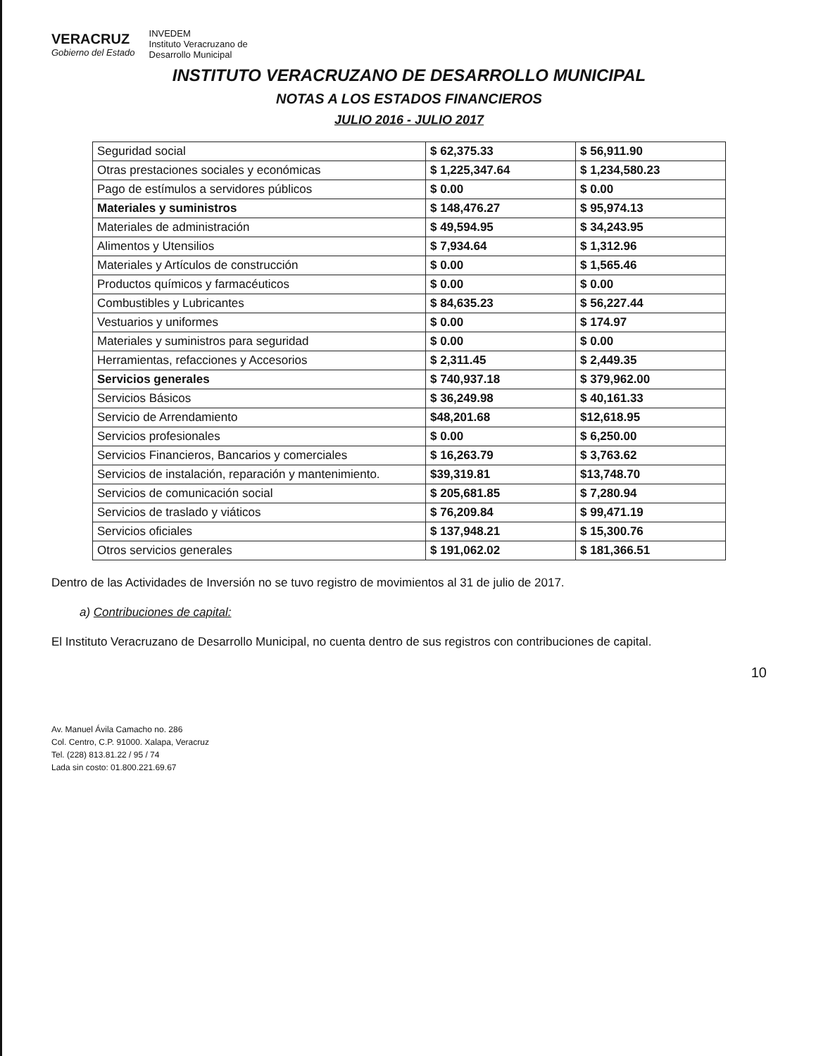VERACRUZ
Gobierno del Estado
INVEDEM
Instituto Veracruzano de
Desarrollo Municipal
INSTITUTO VERACRUZANO DE DESARROLLO MUNICIPAL
NOTAS A LOS ESTADOS FINANCIEROS
JULIO 2016 - JULIO 2017
| Seguridad social | $ 62,375.33 | $ 56,911.90 |
| Otras prestaciones sociales y económicas | $ 1,225,347.64 | $ 1,234,580.23 |
| Pago de estímulos a servidores públicos | $ 0.00 | $ 0.00 |
| Materiales y suministros | $ 148,476.27 | $ 95,974.13 |
| Materiales de administración | $ 49,594.95 | $ 34,243.95 |
| Alimentos y Utensilios | $ 7,934.64 | $ 1,312.96 |
| Materiales y Artículos de construcción | $ 0.00 | $ 1,565.46 |
| Productos químicos y farmacéuticos | $ 0.00 | $ 0.00 |
| Combustibles y Lubricantes | $ 84,635.23 | $ 56,227.44 |
| Vestuarios y uniformes | $ 0.00 | $ 174.97 |
| Materiales y suministros para seguridad | $ 0.00 | $ 0.00 |
| Herramientas, refacciones y Accesorios | $ 2,311.45 | $ 2,449.35 |
| Servicios generales | $ 740,937.18 | $ 379,962.00 |
| Servicios Básicos | $ 36,249.98 | $ 40,161.33 |
| Servicio de Arrendamiento | $48,201.68 | $12,618.95 |
| Servicios profesionales | $ 0.00 | $ 6,250.00 |
| Servicios Financieros, Bancarios y comerciales | $ 16,263.79 | $ 3,763.62 |
| Servicios de instalación, reparación y mantenimiento. | $39,319.81 | $13,748.70 |
| Servicios de comunicación social | $ 205,681.85 | $ 7,280.94 |
| Servicios de traslado y viáticos | $ 76,209.84 | $ 99,471.19 |
| Servicios oficiales | $ 137,948.21 | $ 15,300.76 |
| Otros servicios generales | $ 191,062.02 | $ 181,366.51 |
Dentro de las Actividades de Inversión no se tuvo registro de movimientos al 31 de julio de 2017.
a) Contribuciones de capital:
El Instituto Veracruzano de Desarrollo Municipal, no cuenta dentro de sus registros con contribuciones de capital.
10
Av. Manuel Ávila Camacho no. 286
Col. Centro, C.P. 91000. Xalapa, Veracruz
Tel. (228) 813.81.22 / 95 / 74
Lada sin costo: 01.800.221.69.67